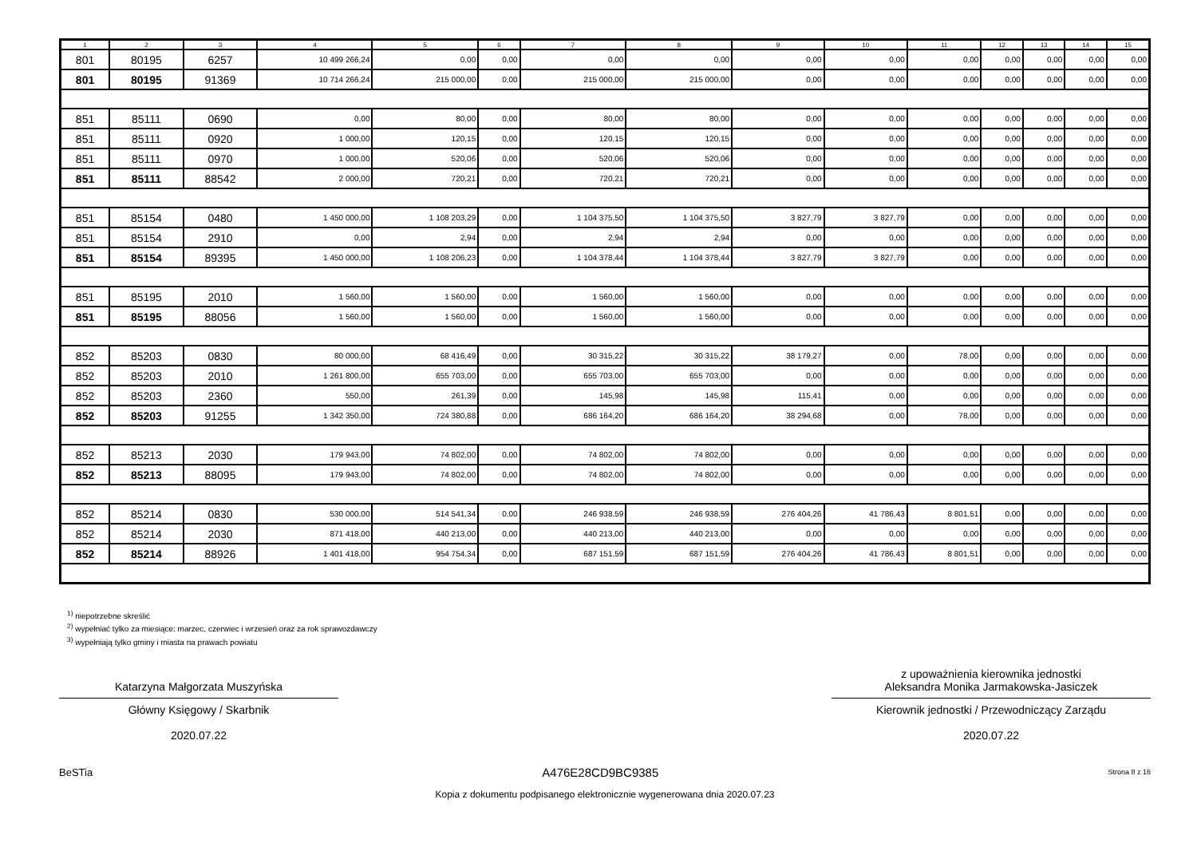| 1 | 2 | 3 | 4 | 5 | 6 | 7 | 8 | 9 | 10 | 11 | 12 | 13 | 14 | 15 |
| --- | --- | --- | --- | --- | --- | --- | --- | --- | --- | --- | --- | --- | --- | --- |
| 801 | 80195 | 6257 | 10 499 266,24 | 0,00 | 0,00 | 0,00 | 0,00 | 0,00 | 0,00 | 0,00 | 0,00 | 0,00 | 0,00 | 0,00 |
| 801 | 80195 | 91369 | 10 714 266,24 | 215 000,00 | 0,00 | 215 000,00 | 215 000,00 | 0,00 | 0,00 | 0,00 | 0,00 | 0,00 | 0,00 | 0,00 |
| 851 | 85111 | 0690 | 0,00 | 80,00 | 0,00 | 80,00 | 80,00 | 0,00 | 0,00 | 0,00 | 0,00 | 0,00 | 0,00 | 0,00 |
| 851 | 85111 | 0920 | 1 000,00 | 120,15 | 0,00 | 120,15 | 120,15 | 0,00 | 0,00 | 0,00 | 0,00 | 0,00 | 0,00 | 0,00 |
| 851 | 85111 | 0970 | 1 000,00 | 520,06 | 0,00 | 520,06 | 520,06 | 0,00 | 0,00 | 0,00 | 0,00 | 0,00 | 0,00 | 0,00 |
| 851 | 85111 | 88542 | 2 000,00 | 720,21 | 0,00 | 720,21 | 720,21 | 0,00 | 0,00 | 0,00 | 0,00 | 0,00 | 0,00 | 0,00 |
| 851 | 85154 | 0480 | 1 450 000,00 | 1 108 203,29 | 0,00 | 1 104 375,50 | 1 104 375,50 | 3 827,79 | 3 827,79 | 0,00 | 0,00 | 0,00 | 0,00 | 0,00 |
| 851 | 85154 | 2910 | 0,00 | 2,94 | 0,00 | 2,94 | 2,94 | 0,00 | 0,00 | 0,00 | 0,00 | 0,00 | 0,00 | 0,00 |
| 851 | 85154 | 89395 | 1 450 000,00 | 1 108 206,23 | 0,00 | 1 104 378,44 | 1 104 378,44 | 3 827,79 | 3 827,79 | 0,00 | 0,00 | 0,00 | 0,00 | 0,00 |
| 851 | 85195 | 2010 | 1 560,00 | 1 560,00 | 0,00 | 1 560,00 | 1 560,00 | 0,00 | 0,00 | 0,00 | 0,00 | 0,00 | 0,00 | 0,00 |
| 851 | 85195 | 88056 | 1 560,00 | 1 560,00 | 0,00 | 1 560,00 | 1 560,00 | 0,00 | 0,00 | 0,00 | 0,00 | 0,00 | 0,00 | 0,00 |
| 852 | 85203 | 0830 | 80 000,00 | 68 416,49 | 0,00 | 30 315,22 | 30 315,22 | 38 179,27 | 0,00 | 78,00 | 0,00 | 0,00 | 0,00 | 0,00 |
| 852 | 85203 | 2010 | 1 261 800,00 | 655 703,00 | 0,00 | 655 703,00 | 655 703,00 | 0,00 | 0,00 | 0,00 | 0,00 | 0,00 | 0,00 | 0,00 |
| 852 | 85203 | 2360 | 550,00 | 261,39 | 0,00 | 145,98 | 145,98 | 115,41 | 0,00 | 0,00 | 0,00 | 0,00 | 0,00 | 0,00 |
| 852 | 85203 | 91255 | 1 342 350,00 | 724 380,88 | 0,00 | 686 164,20 | 686 164,20 | 38 294,68 | 0,00 | 78,00 | 0,00 | 0,00 | 0,00 | 0,00 |
| 852 | 85213 | 2030 | 179 943,00 | 74 802,00 | 0,00 | 74 802,00 | 74 802,00 | 0,00 | 0,00 | 0,00 | 0,00 | 0,00 | 0,00 | 0,00 |
| 852 | 85213 | 88095 | 179 943,00 | 74 802,00 | 0,00 | 74 802,00 | 74 802,00 | 0,00 | 0,00 | 0,00 | 0,00 | 0,00 | 0,00 | 0,00 |
| 852 | 85214 | 0830 | 530 000,00 | 514 541,34 | 0,00 | 246 938,59 | 246 938,59 | 276 404,26 | 41 786,43 | 8 801,51 | 0,00 | 0,00 | 0,00 | 0,00 |
| 852 | 85214 | 2030 | 871 418,00 | 440 213,00 | 0,00 | 440 213,00 | 440 213,00 | 0,00 | 0,00 | 0,00 | 0,00 | 0,00 | 0,00 | 0,00 |
| 852 | 85214 | 88926 | 1 401 418,00 | 954 754,34 | 0,00 | 687 151,59 | 687 151,59 | 276 404,26 | 41 786,43 | 8 801,51 | 0,00 | 0,00 | 0,00 | 0,00 |
<sup>1)</sup> niepotrzebne skreślić
<sup>2)</sup> wypełniać tylko za miesiące: marzec, czerwiec i wrzesień oraz za rok sprawozdawczy
<sup>3)</sup> wypełniają tylko gminy i miasta na prawach powiatu
Katarzyna Małgorzata Muszyńska
Główny Księgowy / Skarbnik
2020.07.22
z upoważnienia kierownika jednostki
Aleksandra Monika Jarmakowska-Jasiczek
Kierownik jednostki / Przewodniczący Zarządu
2020.07.22
BeSTia A476E28CD9BC9385 Strona 8 z 16
Kopia z dokumentu podpisanego elektronicznie wygenerowana dnia 2020.07.23